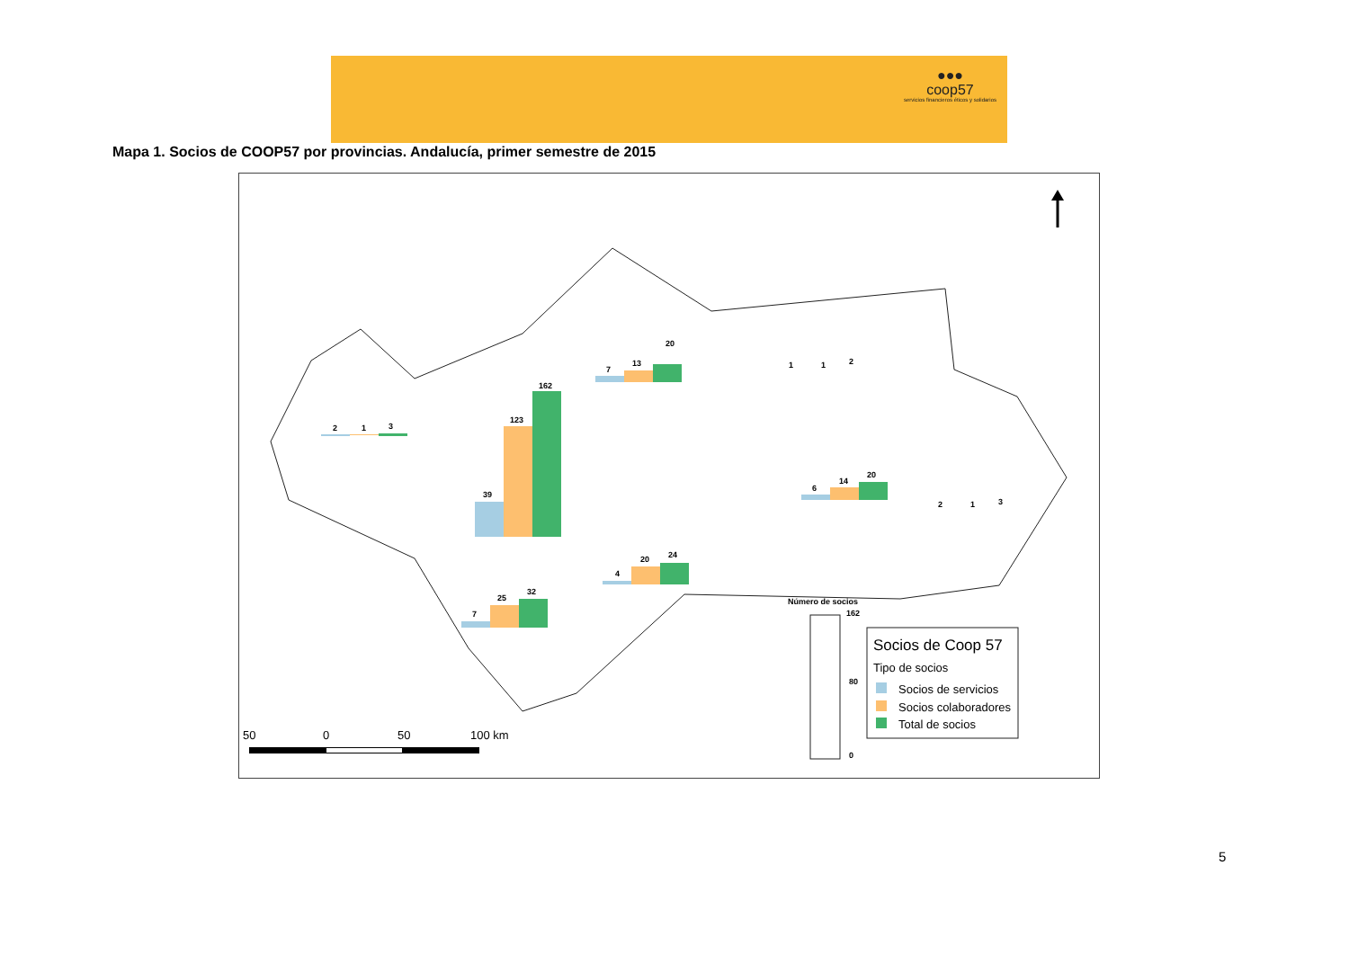●●●
coop57
servicios financieros éticos y solidarios
Mapa 1. Socios de COOP57 por provincias. Andalucía, primer semestre de 2015
2
1
3
39
123
162
7
13
20
1
1
2
6
14
20
2
1
3
4
20
24
7
25
32
Número de socios
162
80
0
Socios de Coop 57
Tipo de socios
Socios de servicios
Socios colaboradores
Total de socios
50
0
50
100 km
5